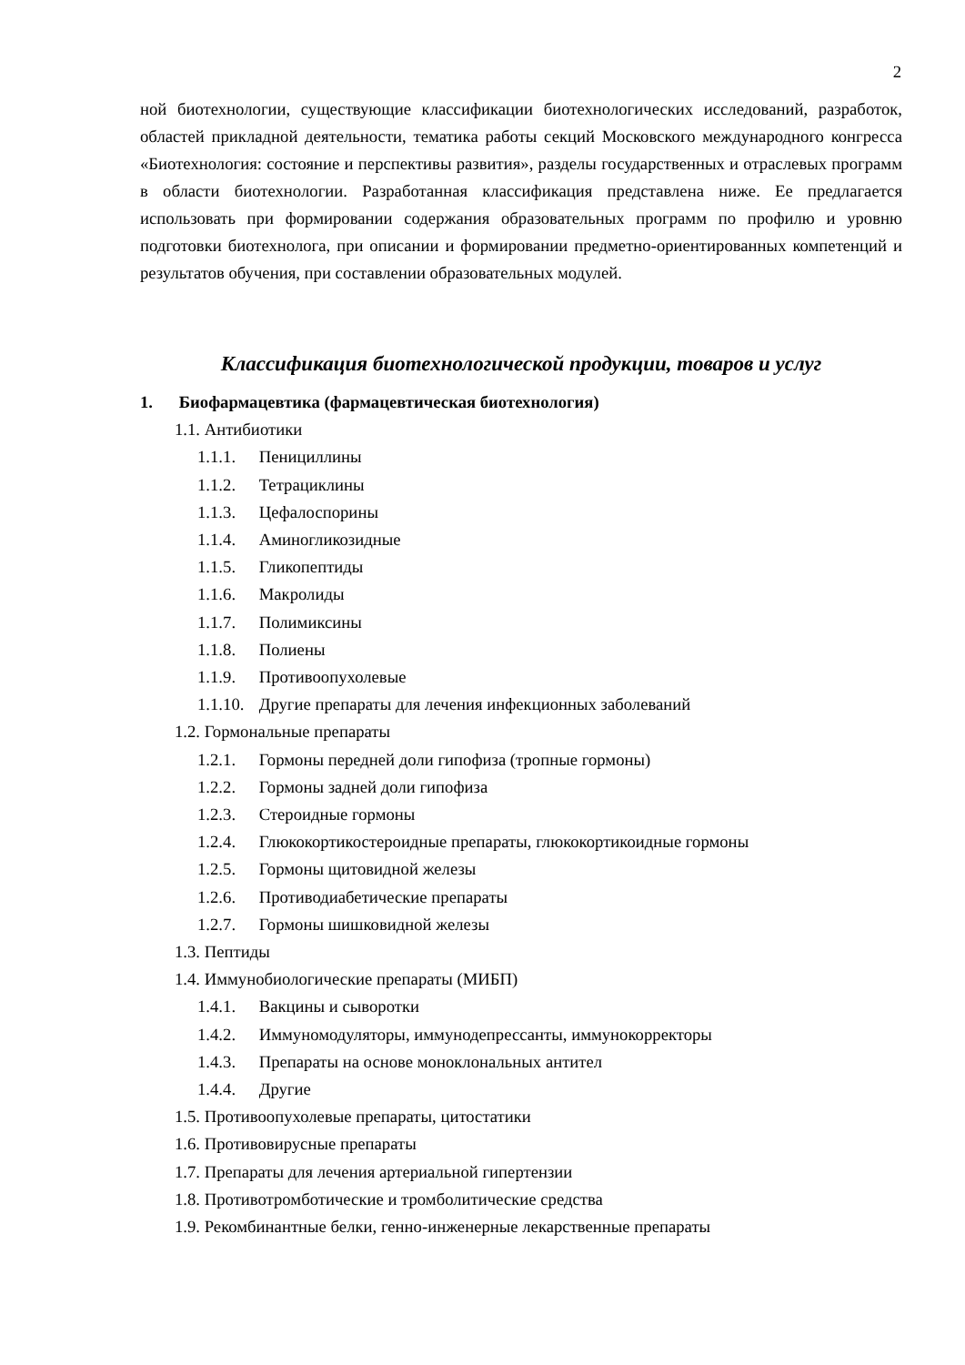2
ной биотехнологии, существующие классификации биотехнологических исследований, разработок, областей прикладной деятельности, тематика работы секций Московского международного конгресса «Биотехнология: состояние и перспективы развития», разделы государственных и отраслевых программ в области биотехнологии. Разработанная классификация представлена ниже. Ее предлагается использовать при формировании содержания образовательных программ по профилю и уровню подготовки биотехнолога, при описании и формировании предметно-ориентированных компетенций и результатов обучения, при составлении образовательных модулей.
Классификация биотехнологической продукции, товаров и услуг
1. Биофармацевтика (фармацевтическая биотехнология)
1.1. Антибиотики
1.1.1. Пенициллины
1.1.2. Тетрациклины
1.1.3. Цефалоспорины
1.1.4. Аминогликозидные
1.1.5. Гликопептиды
1.1.6. Макролиды
1.1.7. Полимиксины
1.1.8. Полиены
1.1.9. Противоопухолевые
1.1.10. Другие препараты для лечения инфекционных заболеваний
1.2. Гормональные препараты
1.2.1. Гормоны передней доли гипофиза (тропные гормоны)
1.2.2. Гормоны задней доли гипофиза
1.2.3. Стероидные гормоны
1.2.4. Глюкокортикостероидные препараты, глюкокортикоидные гормоны
1.2.5. Гормоны щитовидной железы
1.2.6. Противодиабетические препараты
1.2.7. Гормоны шишковидной железы
1.3. Пептиды
1.4. Иммунобиологические препараты (МИБП)
1.4.1. Вакцины и сыворотки
1.4.2. Иммуномодуляторы, иммунодепрессанты, иммунокорректоры
1.4.3. Препараты на основе моноклональных антител
1.4.4. Другие
1.5. Противоопухолевые препараты, цитостатики
1.6. Противовирусные препараты
1.7. Препараты для лечения артериальной гипертензии
1.8. Противотромботические и тромболитические средства
1.9. Рекомбинантные белки, генно-инженерные лекарственные препараты